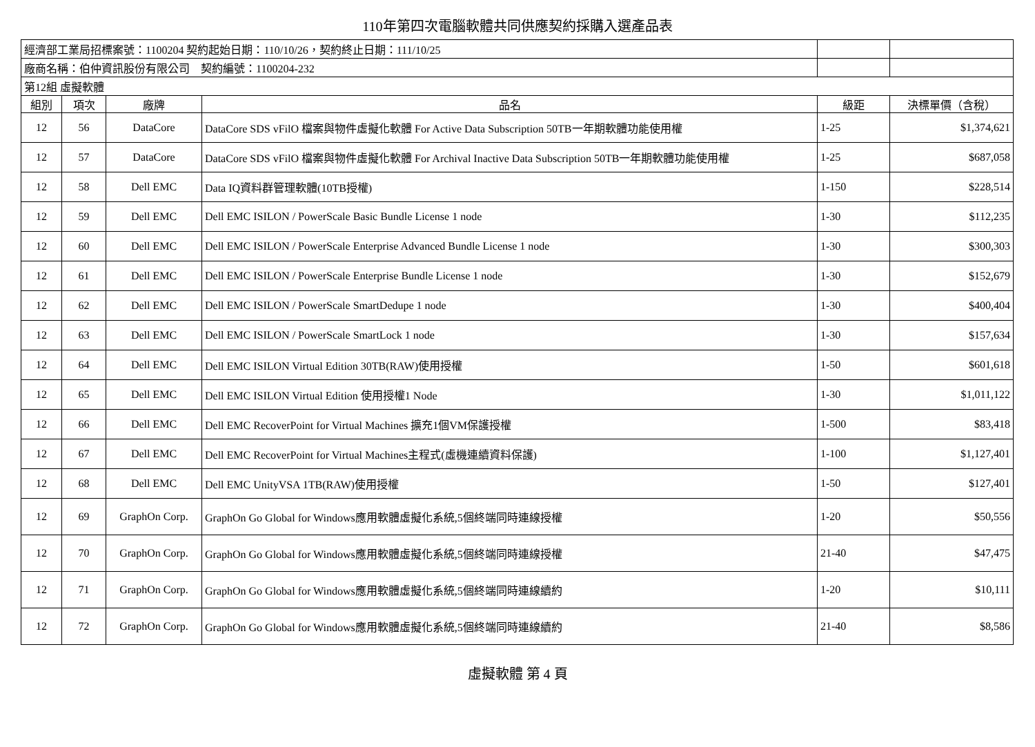110年第四次電腦軟體共同供應契約採購入選產品表
| 經濟部工業局招標案號：1100204 契約起始日期：110/10/26，契約終止日期：111/10/25 | | | | | |
| 廠商名稱：伯仲資訊股份有限公司 契約編號：1100204-232 | | | | | |
| 第12組 虛擬軟體 | | | | | |
| 組別 | 項次 | 廠牌 | 品名 | 級距 | 決標單價（含稅） |
| 12 | 56 | DataCore | DataCore SDS vFilO 檔案與物件虛擬化軟體 For Active Data Subscription 50TB一年期軟體功能使用權 | 1-25 | $1,374,621 |
| 12 | 57 | DataCore | DataCore SDS vFilO 檔案與物件虛擬化軟體 For Archival Inactive Data Subscription 50TB一年期軟體功能使用權 | 1-25 | $687,058 |
| 12 | 58 | Dell EMC | Data IQ資料群管理軟體(10TB授權) | 1-150 | $228,514 |
| 12 | 59 | Dell EMC | Dell EMC ISILON / PowerScale Basic Bundle License 1 node | 1-30 | $112,235 |
| 12 | 60 | Dell EMC | Dell EMC ISILON / PowerScale Enterprise Advanced Bundle License 1 node | 1-30 | $300,303 |
| 12 | 61 | Dell EMC | Dell EMC ISILON / PowerScale Enterprise Bundle License 1 node | 1-30 | $152,679 |
| 12 | 62 | Dell EMC | Dell EMC ISILON / PowerScale SmartDedupe 1 node | 1-30 | $400,404 |
| 12 | 63 | Dell EMC | Dell EMC ISILON / PowerScale SmartLock 1 node | 1-30 | $157,634 |
| 12 | 64 | Dell EMC | Dell EMC ISILON Virtual Edition 30TB(RAW)使用授權 | 1-50 | $601,618 |
| 12 | 65 | Dell EMC | Dell EMC ISILON Virtual Edition 使用授權1 Node | 1-30 | $1,011,122 |
| 12 | 66 | Dell EMC | Dell EMC RecoverPoint for Virtual Machines 擴充1個VM保護授權 | 1-500 | $83,418 |
| 12 | 67 | Dell EMC | Dell EMC RecoverPoint for Virtual Machines主程式(虛機連續資料保護) | 1-100 | $1,127,401 |
| 12 | 68 | Dell EMC | Dell EMC UnityVSA 1TB(RAW)使用授權 | 1-50 | $127,401 |
| 12 | 69 | GraphOn Corp. | GraphOn Go Global for Windows應用軟體虛擬化系統,5個終端同時連線授權 | 1-20 | $50,556 |
| 12 | 70 | GraphOn Corp. | GraphOn Go Global for Windows應用軟體虛擬化系統,5個終端同時連線授權 | 21-40 | $47,475 |
| 12 | 71 | GraphOn Corp. | GraphOn Go Global for Windows應用軟體虛擬化系統,5個終端同時連線續約 | 1-20 | $10,111 |
| 12 | 72 | GraphOn Corp. | GraphOn Go Global for Windows應用軟體虛擬化系統,5個終端同時連線續約 | 21-40 | $8,586 |
虛擬軟體 第 4 頁